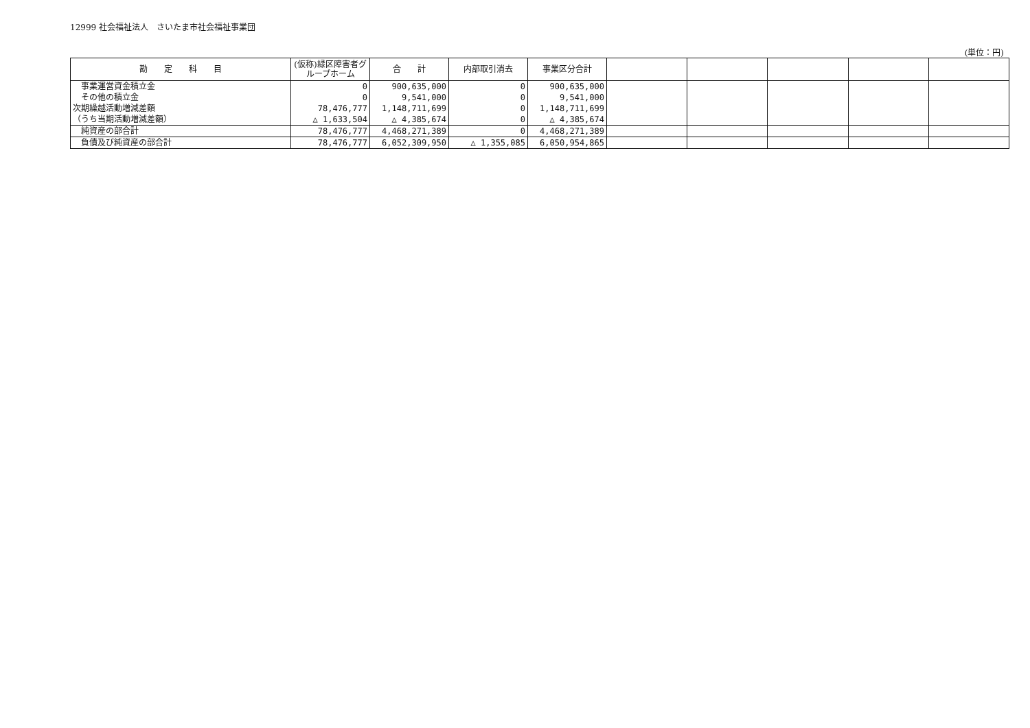12999 社会福祉法人　さいたま市社会福祉事業団
(単位：円)
| 勘 定 科 目 | (仮称)緑区障害者グループホーム | 合 計 | 内部取引消去 | 事業区分合計 | | | | | |
| --- | --- | --- | --- | --- | --- | --- | --- | --- | --- |
| 事業運営資金積立金 | 0 | 900,635,000 | 0 | 900,635,000 | | | | | |
| その他の積立金 | 0 | 9,541,000 | 0 | 9,541,000 | | | | | |
| 次期繰越活動増減差額 | 78,476,777 | 1,148,711,699 | 0 | 1,148,711,699 | | | | | |
| （うち当期活動増減差額） | △ 1,633,504 | △ 4,385,674 | 0 | △ 4,385,674 | | | | | |
| 純資産の部合計 | 78,476,777 | 4,468,271,389 | 0 | 4,468,271,389 | | | | | |
| 負債及び純資産の部合計 | 78,476,777 | 6,052,309,950 | △ 1,355,085 | 6,050,954,865 | | | | | |